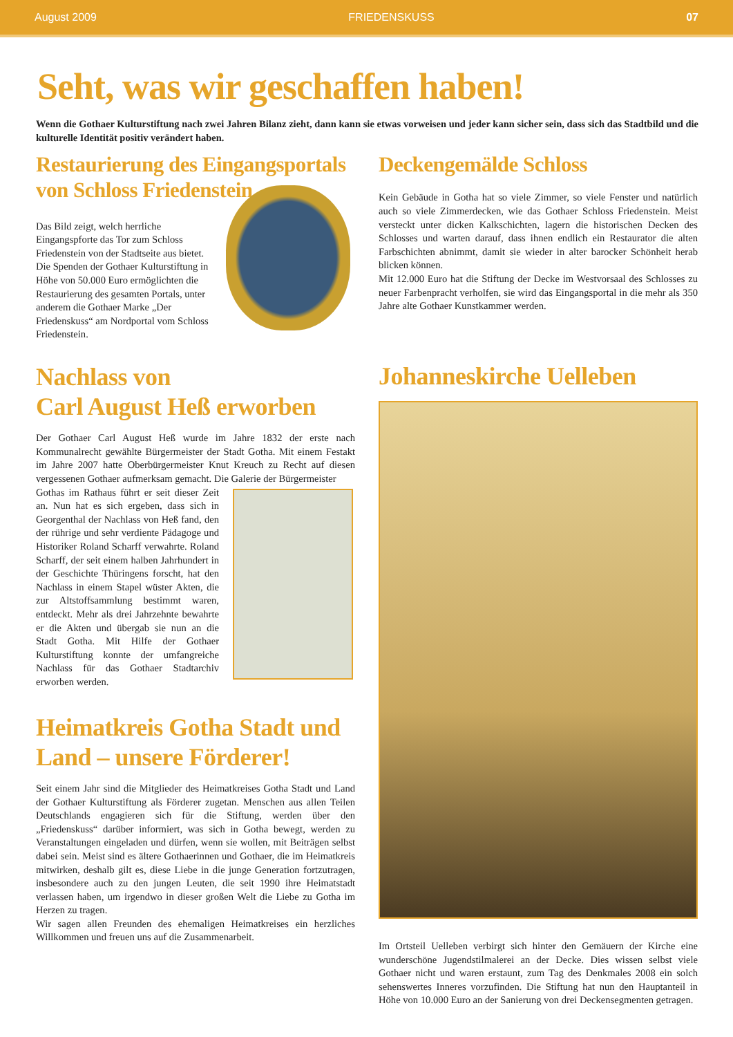August 2009 FRIEDENSKUSS 07
Seht, was wir geschaffen haben!
Wenn die Gothaer Kulturstiftung nach zwei Jahren Bilanz zieht, dann kann sie etwas vorweisen und jeder kann sicher sein, dass sich das Stadtbild und die kulturelle Identität positiv verändert haben.
Restaurierung des Eingangsportals von Schloss Friedenstein
Das Bild zeigt, welch herrliche Eingangspforte das Tor zum Schloss Friedenstein von der Stadtseite aus bietet. Die Spenden der Gothaer Kulturstiftung in Höhe von 50.000 Euro ermöglichten die Restaurierung des gesamten Portals, unter anderem die Gothaer Marke „Der Friedenskuss“ am Nordportal vom Schloss Friedenstein.
Nachlass von
Carl August Heß erworben
Der Gothaer Carl August Heß wurde im Jahre 1832 der erste nach Kommunalrecht gewählte Bürgermeister der Stadt Gotha. Mit einem Festakt im Jahre 2007 hatte Oberbürgermeister Knut Kreuch zu Recht auf diesen vergessenen Gothaer aufmerksam gemacht. Die Galerie der Bürgermeister
Gothas im Rathaus führt er seit dieser Zeit an. Nun hat es sich ergeben, dass sich in Georgenthal der Nachlass von Heß fand, den der rührige und sehr verdiente Pädagoge und Historiker Roland Scharff verwahrte. Roland Scharff, der seit einem halben Jahrhundert in der Geschichte Thüringens forscht, hat den Nachlass in einem Stapel wüster Akten, die zur Altstoffsammlung bestimmt waren, entdeckt. Mehr als drei Jahrzehnte bewahrte er die Akten und übergab sie nun an die Stadt Gotha. Mit Hilfe der Gothaer Kulturstiftung konnte der umfangreiche Nachlass für das Gothaer Stadtarchiv erworben werden.
Heimatkreis Gotha Stadt und Land – unsere Förderer!
Seit einem Jahr sind die Mitglieder des Heimatkreises Gotha Stadt und Land der Gothaer Kulturstiftung als Förderer zugetan. Menschen aus allen Teilen Deutschlands engagieren sich für die Stiftung, werden über den „Friedenskuss“ darüber informiert, was sich in Gotha bewegt, werden zu Veranstaltungen eingeladen und dürfen, wenn sie wollen, mit Beiträgen selbst dabei sein. Meist sind es ältere Gothaerinnen und Gothaer, die im Heimatkreis mitwirken, deshalb gilt es, diese Liebe in die junge Generation fortzutragen, insbesondere auch zu den jungen Leuten, die seit 1990 ihre Heimatstadt verlassen haben, um irgendwo in dieser großen Welt die Liebe zu Gotha im Herzen zu tragen.
Wir sagen allen Freunden des ehemaligen Heimatkreises ein herzliches Willkommen und freuen uns auf die Zusammenarbeit.
Deckengemälde Schloss
Kein Gebäude in Gotha hat so viele Zimmer, so viele Fenster und natürlich auch so viele Zimmerdecken, wie das Gothaer Schloss Friedenstein. Meist versteckt unter dicken Kalkschichten, lagern die historischen Decken des Schlosses und warten darauf, dass ihnen endlich ein Restaurator die alten Farbschichten abnimmt, damit sie wieder in alter barocker Schönheit herab blicken können.
Mit 12.000 Euro hat die Stiftung der Decke im Westvorsaal des Schlosses zu neuer Farbenpracht verholfen, sie wird das Eingangsportal in die mehr als 350 Jahre alte Gothaer Kunstkammer werden.
Johanneskirche Uelleben
Im Ortsteil Uelleben verbirgt sich hinter den Gemäuern der Kirche eine wunderschöne Jugendstilmalerei an der Decke. Dies wissen selbst viele Gothaer nicht und waren erstaunt, zum Tag des Denkmales 2008 ein solch sehenswertes Inneres vorzufinden. Die Stiftung hat nun den Hauptanteil in Höhe von 10.000 Euro an der Sanierung von drei Deckensegmenten getragen.